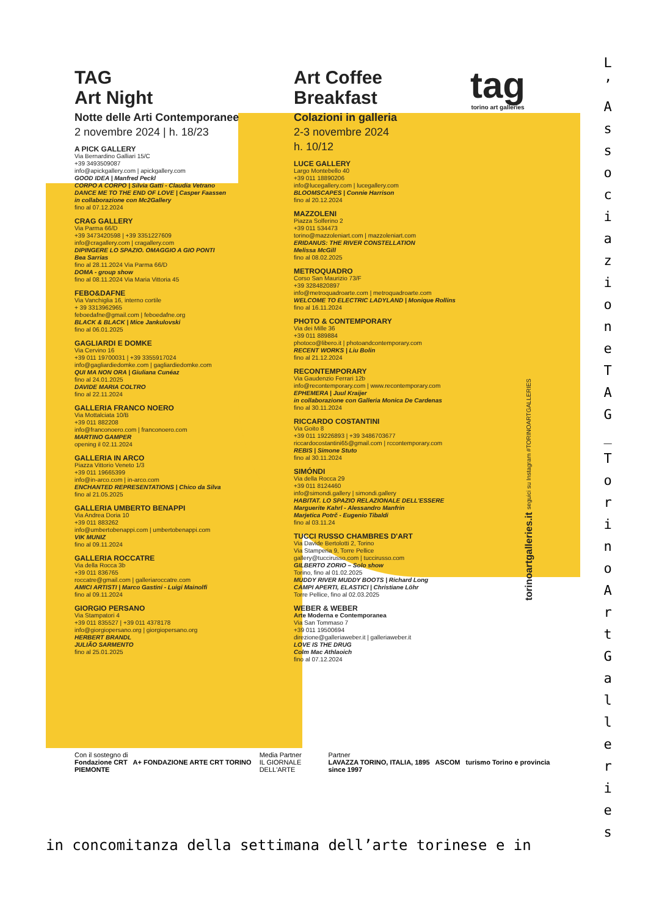TAG
Art Night
Notte delle Arti Contemporanee
2 novembre 2024 | h. 18/23
A PICK GALLERY
Via Bernardino Galliari 15/C
+39 3493509087
info@apickgallery.com | apickgallery.com
GOOD IDEA | Manfred Peckl
CORPO A CORPO | Silvia Gatti - Claudia Vetrano
DANCE ME TO THE END OF LOVE | Casper Faassen
in collaborazione con Mc2Gallery
fino al 07.12.2024
CRAG GALLERY
Via Parma 66/D
+39 3473420598 | +39 3351227609
info@cragallery.com | cragallery.com
DIPINGERE LO SPAZIO. OMAGGIO A GIO PONTI
Bea Sarrias
fino al 28.11.2024 Via Parma 66/D
DOMA - group show
fino al 08.11.2024 Via Maria Vittoria 45
FEBO&DAFNE
Via Vanchiglia 16, interno cortile
+ 39 3313962965
feboedafne@gmail.com | feboedafne.org
BLACK & BLACK | Mice Jankulovski
fino al 06.01.2025
GAGLIARDI E DOMKE
Via Cervino 16
+39 011 19700031 | +39 3355917024
info@gagliardiedomke.com | gagliardiedomke.com
QUI MA NON ORA | Giuliana Cunéaz
fino al 24.01.2025
DAVIDE MARIA COLTRO
fino al 22.11.2024
GALLERIA FRANCO NOERO
Via Mottalciata 10/B
+39 011 882208
info@franconoero.com | franconoero.com
MARTINO GAMPER
opening il 02.11.2024
GALLERIA IN ARCO
Piazza Vittorio Veneto 1/3
+39 011 19665399
info@in-arco.com | in-arco.com
ENCHANTED REPRESENTATIONS | Chico da Silva
fino al 21.05.2025
GALLERIA UMBERTO BENAPPI
Via Andrea Doria 10
+39 011 883262
info@umbertobenappi.com | umbertobenappi.com
VIK MUNIZ
fino al 09.11.2024
GALLERIA ROCCATRE
Via della Rocca 3b
+39 011 836765
roccatre@gmail.com | galleriaroccatre.com
AMICI ARTISTI | Marco Gastini - Luigi Mainolfi
fino al 09.11.2024
GIORGIO PERSANO
Via Stampatori 4
+39 011 835527 | +39 011 4378178
info@giorgiopersano.org | giorgiopersano.org
HERBERT BRANDL
JULIÃO SARMENTO
fino al 25.01.2025
Art Coffee
Breakfast
Colazioni in galleria
2-3 novembre 2024
h. 10/12
LUCE GALLERY
Largo Montebello 40
+39 011 18890206
info@lucegallery.com | lucegallery.com
BLOOMSCAPES | Connie Harrison
fino al 20.12.2024
MAZZOLENI
Piazza Solferino 2
+39 011 534473
torino@mazzoleniart.com | mazzoleniart.com
ERIDANUS: THE RIVER CONSTELLATION
Melissa McGill
fino al 08.02.2025
METROQUADRO
Corso San Maurizio 73/F
+39 3284820897
info@metroquadroarte.com | metroquadroarte.com
WELCOME TO ELECTRIC LADYLAND | Monique Rollins
fino al 16.11.2024
PHOTO & CONTEMPORARY
Via dei Mille 36
+39 011 889884
photoco@libero.it | photoandcontemporary.com
RECENT WORKS | Liu Bolin
fino al 21.12.2024
RECONTEMPORARY
Via Gaudenzio Ferrari 12b
info@recontemporary.com | www.recontemporary.com
EPHEMERA | Juul Kraijer
in collaborazione con Galleria Monica De Cardenas
fino al 30.11.2024
RICCARDO COSTANTINI
Via Goito 8
+39 011 19226893 | +39 3486703677
riccardocostantini65@gmail.com | rccontemporary.com
REBIS | Simone Stuto
fino al 30.11.2024
SIMÓNDI
Via della Rocca 29
+39 011 8124460
info@simondi.gallery | simondi.gallery
HABITAT. LO SPAZIO RELAZIONALE DELL'ESSERE
Marguerite Kahrl - Alessandro Manfrin
Marjetica Potrč - Eugenio Tibaldi
fino al 03.11.24
TUCCI RUSSO CHAMBRES D'ART
Via Davide Bertolotti 2, Torino
Via Stamperia 9, Torre Pellice
gallery@tuccirusso.com | tuccirusso.com
GILBERTO ZORIO – Solo show
Torino, fino al 01.02.2025
MUDDY RIVER MUDDY BOOTS | Richard Long
CAMPI APERTI, ELASTICI | Christiane Löhr
Torre Pellice, fino al 02.03.2025
WEBER & WEBER
Arte Moderna e Contemporanea
Via San Tommaso 7
+39 011 19500694
direzione@galleriaweber.it | galleriaweber.it
LOVE IS THE DRUG
Colm Mac Athlaoich
fino al 07.12.2024
tag
torino art galleries
torinoartgalleries.it seguici su Instagram #TORINOARTGALLERIES
Con il sostegno di
Fondazione CRT A+ FONDAZIONE ARTE CRT TORINO PIEMONTE
Media Partner
IL GIORNALE DELL'ARTE
Partner
LAVAZZA TORINO, ITALIA, 1895 ASCOM turismo Torino e provincia since 1997
L
’
A
s
s
o
c
i
a
z
i
o
n
e
T
A
G
_
T
o
r
i
n
o
A
r
t
G
a
l
l
e
r
i
e
s
in concomitanza della settimana dell’arte torinese e in